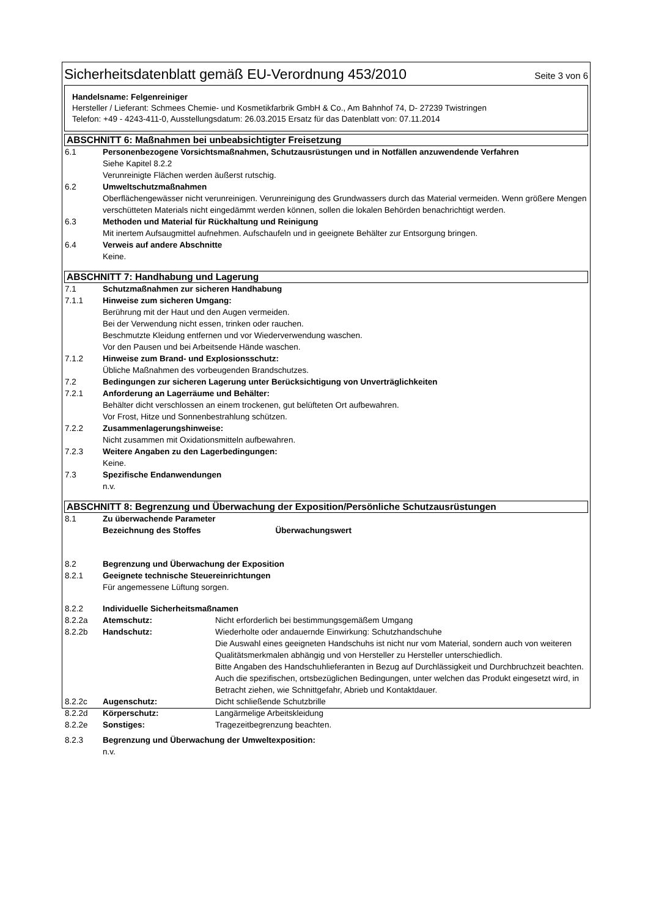Sicherheitsdatenblatt gemäß EU-Verordnung 453/2010 Seite 3 von 6
Handelsname: Felgenreiniger
Hersteller / Lieferant: Schmees Chemie- und Kosmetikfarbrik GmbH & Co., Am Bahnhof 74, D- 27239 Twistringen
Telefon: +49 - 4243-411-0, Ausstellungsdatum: 26.03.2015 Ersatz für das Datenblatt von: 07.11.2014
ABSCHNITT 6: Maßnahmen bei unbeabsichtigter Freisetzung
6.1 Personenbezogene Vorsichtsmaßnahmen, Schutzausrüstungen und in Notfällen anzuwendende Verfahren
Siehe Kapitel 8.2.2
Verunreinigte Flächen werden äußerst rutschig.
6.2 Umweltschutzmaßnahmen
Oberflächengewässer nicht verunreinigen. Verunreinigung des Grundwassers durch das Material vermeiden. Wenn größere Mengen verschütteten Materials nicht eingedämmt werden können, sollen die lokalen Behörden benachrichtigt werden.
6.3 Methoden und Material für Rückhaltung und Reinigung
Mit inertem Aufsaugmittel aufnehmen. Aufschaufeln und in geeignete Behälter zur Entsorgung bringen.
6.4 Verweis auf andere Abschnitte
Keine.
ABSCHNITT 7: Handhabung und Lagerung
7.1 Schutzmaßnahmen zur sicheren Handhabung
7.1.1 Hinweise zum sicheren Umgang:
Berührung mit der Haut und den Augen vermeiden.
Bei der Verwendung nicht essen, trinken oder rauchen.
Beschmutzte Kleidung entfernen und vor Wiederverwendung waschen.
Vor den Pausen und bei Arbeitsende Hände waschen.
7.1.2 Hinweise zum Brand- und Explosionsschutz:
Übliche Maßnahmen des vorbeugenden Brandschutzes.
7.2 Bedingungen zur sicheren Lagerung unter Berücksichtigung von Unverträglichkeiten
7.2.1 Anforderung an Lagerräume und Behälter:
Behälter dicht verschlossen an einem trockenen, gut belüfteten Ort aufbewahren.
Vor Frost, Hitze und Sonnenbestrahlung schützen.
7.2.2 Zusammenlagerungshinweise:
Nicht zusammen mit Oxidationsmitteln aufbewahren.
7.2.3 Weitere Angaben zu den Lagerbedingungen:
Keine.
7.3 Spezifische Endanwendungen
n.v.
ABSCHNITT 8: Begrenzung und Überwachung der Exposition/Persönliche Schutzausrüstungen
8.1 Zu überwachende Parameter
Bezeichnung des Stoffes Überwachungswert
8.2 Begrenzung und Überwachung der Exposition
8.2.1 Geeignete technische Steuereinrichtungen
Für angemessene Lüftung sorgen.
8.2.2 Individuelle Sicherheitsmaßnamen
8.2.2a Atemschutz: Nicht erforderlich bei bestimmungsgemäßem Umgang
8.2.2b Handschutz: Wiederholte oder andauernde Einwirkung: Schutzhandschuhe
Die Auswahl eines geeigneten Handschuhs ist nicht nur vom Material, sondern auch von weiteren Qualitätsmerkmalen abhängig und von Hersteller zu Hersteller unterschiedlich.
Bitte Angaben des Handschuhlieferanten in Bezug auf Durchlässigkeit und Durchbruchzeit beachten. Auch die spezifischen, ortsbezüglichen Bedingungen, unter welchen das Produkt eingesetzt wird, in Betracht ziehen, wie Schnittgefahr, Abrieb und Kontaktdauer.
8.2.2c Augenschutz: Dicht schließende Schutzbrille
8.2.2d Körperschutz: Langärmelige Arbeitskleidung
8.2.2e Sonstiges: Tragezeitbegrenzung beachten.
8.2.3 Begrenzung und Überwachung der Umweltexposition:
n.v.